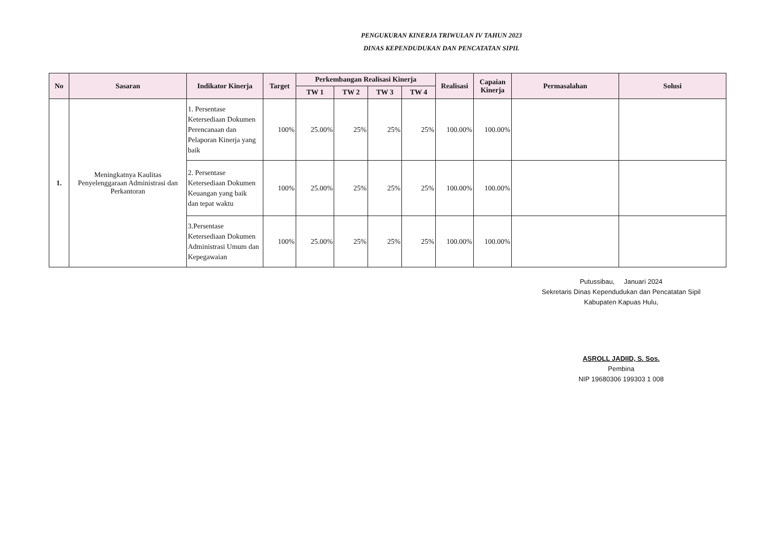PENGUKURAN KINERJA TRIWULAN IV TAHUN 2023
DINAS KEPENDUDUKAN DAN PENCATATAN SIPIL
| No | Sasaran | Indikator Kinerja | Target | Perkembangan Realisasi Kinerja | | | | Realisasi | Capaian Kinerja | Permasalahan | Solusi |
| --- | --- | --- | --- | --- | --- | --- | --- | --- | --- | --- | --- |
| | | | | TW 1 | TW 2 | TW 3 | TW 4 | | | | |
| 1. | Meningkatnya Kaulitas Penyelenggaraan Administrasi dan Perkantoran | 1. Persentase Ketersediaan Dokumen Perencanaan dan Pelaporan Kinerja yang baik | 100% | 25.00% | 25% | 25% | 25% | 100.00% | 100.00% | | |
| | | 2. Persentase Ketersediaan Dokumen Keuangan yang baik dan tepat waktu | 100% | 25.00% | 25% | 25% | 25% | 100.00% | 100.00% | | |
| | | 3.Persentase Ketersediaan Dokumen Administrasi Umum dan Kepegawaian | 100% | 25.00% | 25% | 25% | 25% | 100.00% | 100.00% | | |
Putussibau, Januari 2024
Sekretaris Dinas Kependudukan dan Pencatatan Sipil
Kabupaten Kapuas Hulu,
ASROLL JADIID, S. Sos.
Pembina
NIP 19680306 199303 1 008